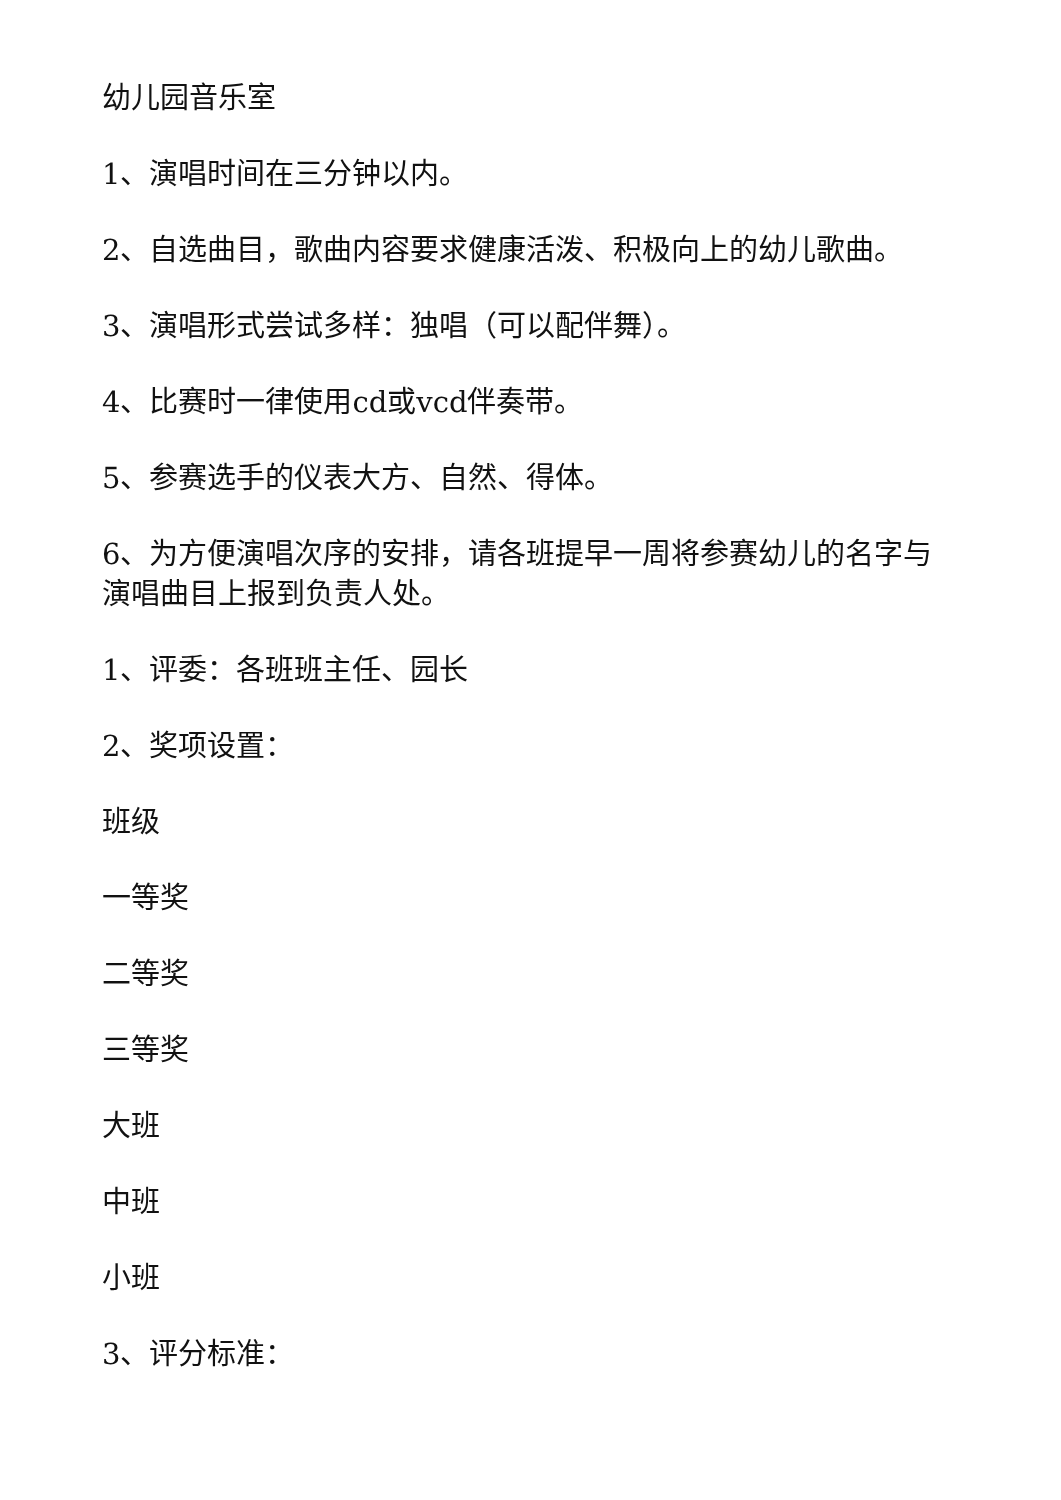幼儿园音乐室
1、演唱时间在三分钟以内。
2、自选曲目，歌曲内容要求健康活泼、积极向上的幼儿歌曲。
3、演唱形式尝试多样：独唱（可以配伴舞）。
4、比赛时一律使用cd或vcd伴奏带。
5、参赛选手的仪表大方、自然、得体。
6、为方便演唱次序的安排，请各班提早一周将参赛幼儿的名字与演唱曲目上报到负责人处。
1、评委：各班班主任、园长
2、奖项设置：
班级
一等奖
二等奖
三等奖
大班
中班
小班
3、评分标准：